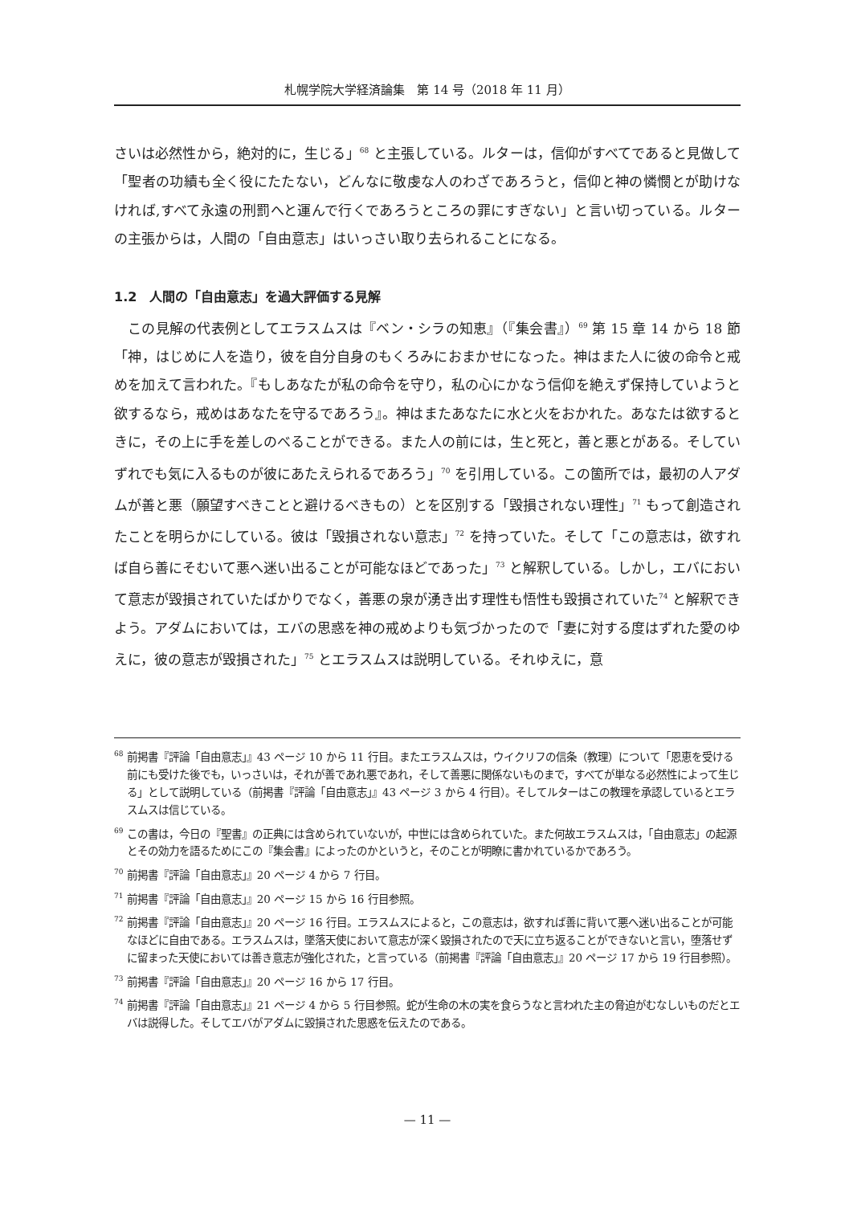札幌学院大学経済論集　第 14 号（2018 年 11 月）
さいは必然性から，絶対的に，生じる」<sup>68</sup> と主張している。ルターは，信仰がすべてであると見做して「聖者の功績も全く役にたたない，どんなに敬虔な人のわざであろうと，信仰と神の憐憫とが助けなければ,すべて永遠の刑罰へと運んで行くであろうところの罪にすぎない」と言い切っている。ルターの主張からは，人間の「自由意志」はいっさい取り去られることになる。
1.2　人間の「自由意志」を過大評価する見解
　この見解の代表例としてエラスムスは『ベン・シラの知恵』（『集会書』）<sup>69</sup> 第 15 章 14 から 18 節「神，はじめに人を造り，彼を自分自身のもくろみにおまかせになった。神はまた人に彼の命令と戒めを加えて言われた。『もしあなたが私の命令を守り，私の心にかなう信仰を絶えず保持していようと欲するなら，戒めはあなたを守るであろう』。神はまたあなたに水と火をおかれた。あなたは欲するときに，その上に手を差しのべることができる。また人の前には，生と死と，善と悪とがある。そしていずれでも気に入るものが彼にあたえられるであろう」<sup>70</sup> を引用している。この箇所では，最初の人アダムが善と悪（願望すべきことと避けるべきもの）とを区別する「毀損されない理性」<sup>71</sup> もって創造されたことを明らかにしている。彼は「毀損されない意志」<sup>72</sup> を持っていた。そして「この意志は，欲すれば自ら善にそむいて悪へ迷い出ることが可能なほどであった」<sup>73</sup> と解釈している。しかし，エバにおいて意志が毀損されていたばかりでなく，善悪の泉が湧き出す理性も悟性も毀損されていた<sup>74</sup> と解釈できよう。アダムにおいては，エバの思惑を神の戒めよりも気づかったので「妻に対する度はずれた愛のゆえに，彼の意志が毀損された」<sup>75</sup> とエラスムスは説明している。それゆえに，意
<sup>68</sup> 前掲書『評論「自由意志」』43 ページ 10 から 11 行目。またエラスムスは，ウイクリフの信条（教理）について「恩恵を受ける前にも受けた後でも，いっさいは，それが善であれ悪であれ，そして善悪に関係ないものまで，すべてが単なる必然性によって生じる」として説明している（前掲書『評論「自由意志」』43 ページ 3 から 4 行目）。そしてルターはこの教理を承認しているとエラスムスは信じている。
<sup>69</sup> この書は，今日の『聖書』の正典には含められていないが，中世には含められていた。また何故エラスムスは，「自由意志」の起源とその効力を語るためにこの『集会書』によったのかというと，そのことが明瞭に書かれているかであろう。
<sup>70</sup> 前掲書『評論「自由意志」』20 ページ 4 から 7 行目。
<sup>71</sup> 前掲書『評論「自由意志」』20 ページ 15 から 16 行目参照。
<sup>72</sup> 前掲書『評論「自由意志」』20 ページ 16 行目。エラスムスによると，この意志は，欲すれば善に背いて悪へ迷い出ることが可能なほどに自由である。エラスムスは，墜落天使において意志が深く毀損されたので天に立ち返ることができないと言い，堕落せずに留まった天使においては善き意志が強化された，と言っている（前掲書『評論「自由意志」』20 ページ 17 から 19 行目参照）。
<sup>73</sup> 前掲書『評論「自由意志」』20 ページ 16 から 17 行目。
<sup>74</sup> 前掲書『評論「自由意志」』21 ページ 4 から 5 行目参照。蛇が生命の木の実を食らうなと言われた主の脅迫がむなしいものだとエバは説得した。そしてエバがアダムに毀損された思惑を伝えたのである。
— 11 —